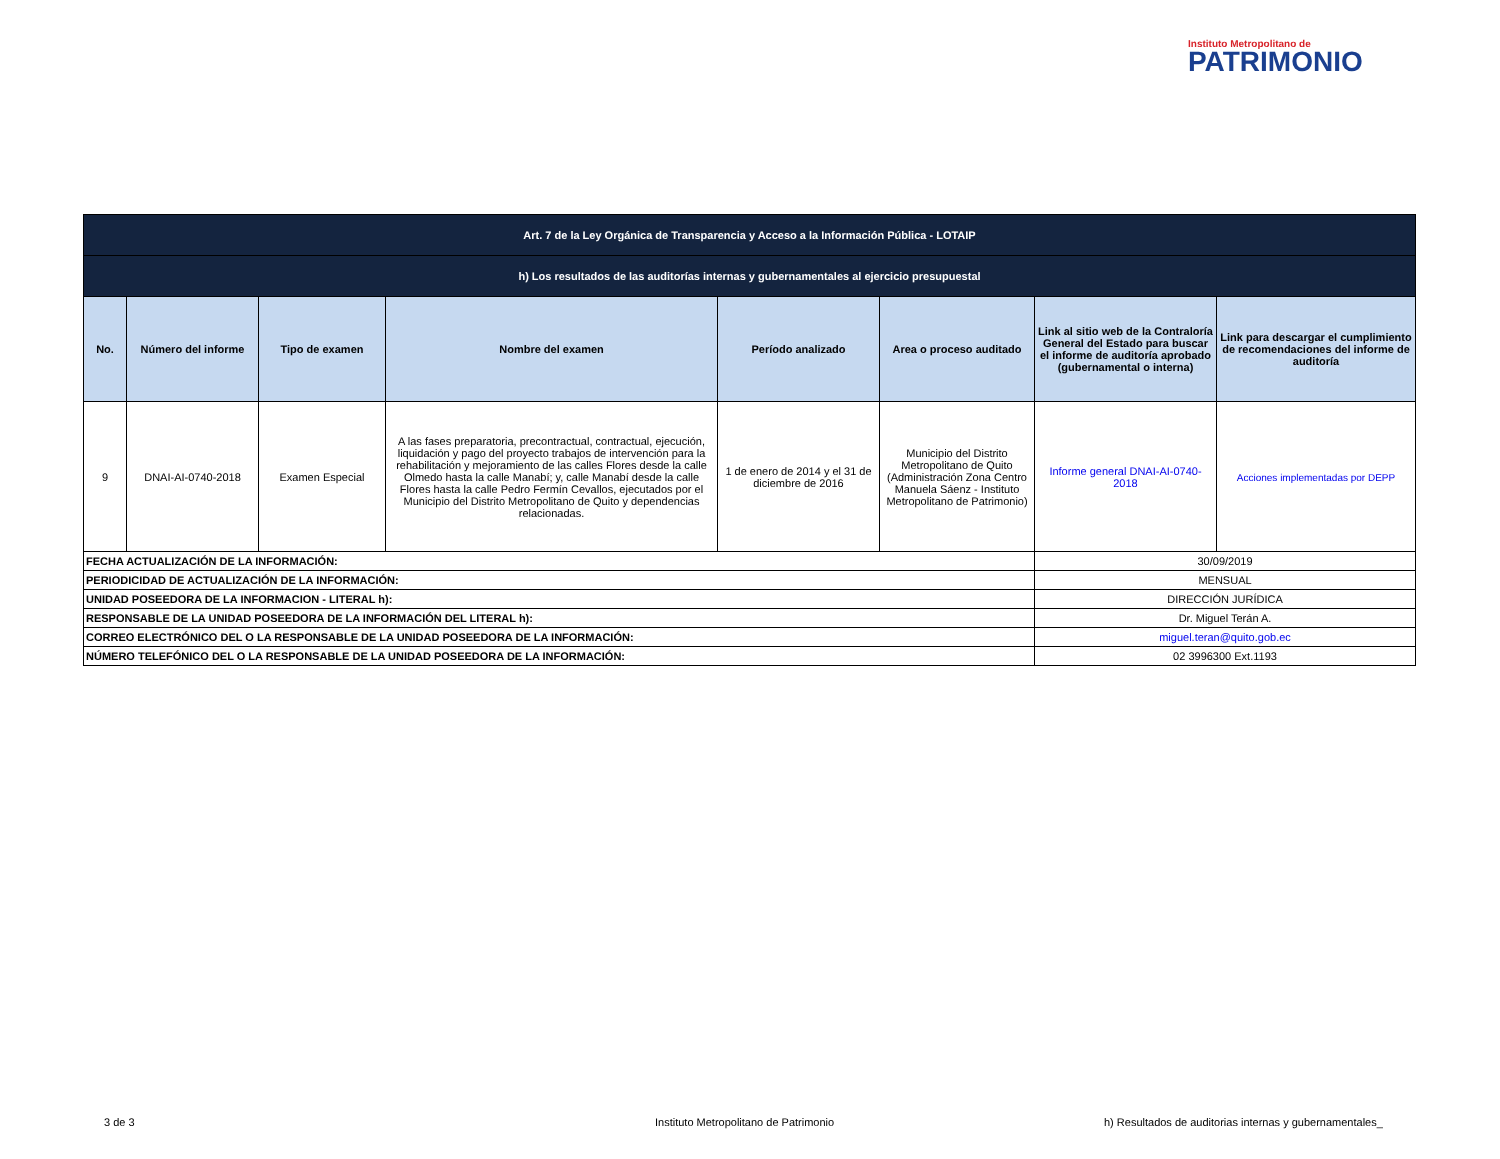Instituto Metropolitano de
PATRIMONIO
| Art. 7 de la Ley Orgánica de Transparencia y Acceso a la Información Pública - LOTAIP | | | | | | | |
| h) Los resultados de las auditorías internas y gubernamentales al ejercicio presupuestal | | | | | | | |
| No. | Número del informe | Tipo de examen | Nombre del examen | Período analizado | Area o proceso auditado | Link al sitio web de la Contraloría General del Estado para buscar el informe de auditoría aprobado (gubernamental o interna) | Link para descargar el cumplimiento de recomendaciones del informe de auditoría |
| 9 | DNAI-AI-0740-2018 | Examen Especial | A las fases preparatoria, precontractual, contractual, ejecución, liquidación y pago del proyecto trabajos de intervención para la rehabilitación y mejoramiento de las calles Flores desde la calle Olmedo hasta la calle Manabí; y, calle Manabí desde la calle Flores hasta la calle Pedro Fermín Cevallos, ejecutados por el Municipio del Distrito Metropolitano de Quito y dependencias relacionadas. | 1 de enero de 2014 y el 31 de diciembre de 2016 | Municipio del Distrito Metropolitano de Quito (Administración Zona Centro Manuela Sáenz - Instituto Metropolitano de Patrimonio) | Informe general DNAI-AI-0740-2018 | Acciones implementadas por DEPP |
| FECHA ACTUALIZACIÓN DE LA INFORMACIÓN: | | | | | | 30/09/2019 | |
| PERIODICIDAD DE ACTUALIZACIÓN DE LA INFORMACIÓN: | | | | | | MENSUAL | |
| UNIDAD POSEEDORA DE LA INFORMACION - LITERAL h): | | | | | | DIRECCIÓN JURÍDICA | |
| RESPONSABLE DE LA UNIDAD POSEEDORA DE LA INFORMACIÓN DEL LITERAL h): | | | | | | Dr. Miguel Terán A. | |
| CORREO ELECTRÓNICO DEL O LA RESPONSABLE DE LA UNIDAD POSEEDORA DE LA INFORMACIÓN: | | | | | | miguel.teran@quito.gob.ec | |
| NÚMERO TELEFÓNICO DEL O LA RESPONSABLE DE LA UNIDAD POSEEDORA DE LA INFORMACIÓN: | | | | | | 02 3996300 Ext.1193 | |
3 de 3
Instituto Metropolitano de Patrimonio
h) Resultados de auditorias internas y gubernamentales_